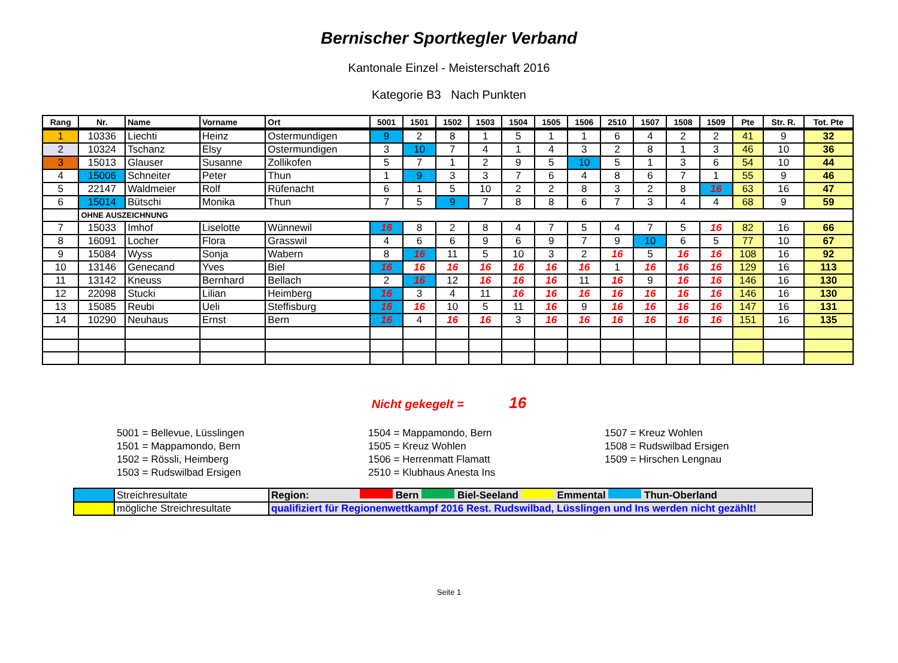Bernischer Sportkegler Verband
Kantonale Einzel - Meisterschaft 2016
Kategorie B3 Nach Punkten
| Rang | Nr. | Name | Vorname | Ort | 5001 | 1501 | 1502 | 1503 | 1504 | 1505 | 1506 | 2510 | 1507 | 1508 | 1509 | Pte | Str. R. | Tot. Pte |
| --- | --- | --- | --- | --- | --- | --- | --- | --- | --- | --- | --- | --- | --- | --- | --- | --- | --- | --- |
| 1 | 10336 | Liechti | Heinz | Ostermundigen | 9 | 2 | 8 | 1 | 5 | 1 | 1 | 6 | 4 | 2 | 2 | 41 | 9 | 32 |
| 2 | 10324 | Tschanz | Elsy | Ostermundigen | 3 | 10 | 7 | 4 | 1 | 4 | 3 | 2 | 8 | 1 | 3 | 46 | 10 | 36 |
| 3 | 15013 | Glauser | Susanne | Zollikofen | 5 | 7 | 1 | 2 | 9 | 5 | 10 | 5 | 1 | 3 | 6 | 54 | 10 | 44 |
| 4 | 15006 | Schneiter | Peter | Thun | 1 | 9 | 3 | 3 | 7 | 6 | 4 | 8 | 6 | 7 | 1 | 55 | 9 | 46 |
| 5 | 22147 | Waldmeier | Rolf | Rüfenacht | 6 | 1 | 5 | 10 | 2 | 2 | 8 | 3 | 2 | 8 | 16 | 63 | 16 | 47 |
| 6 | 15014 | Bütschi | Monika | Thun | 7 | 5 | 9 | 7 | 8 | 8 | 6 | 7 | 3 | 4 | 4 | 68 | 9 | 59 |
| | OHNE AUSZEICHNUNG | | | | | | | | | | | | | | | | | |
| 7 | 15033 | Imhof | Liselotte | Wünnewil | 16 | 8 | 2 | 8 | 4 | 7 | 5 | 4 | 7 | 5 | 16 | 82 | 16 | 66 |
| 8 | 16091 | Locher | Flora | Grasswil | 4 | 6 | 6 | 9 | 6 | 9 | 7 | 9 | 10 | 6 | 5 | 77 | 10 | 67 |
| 9 | 15084 | Wyss | Sonja | Wabern | 8 | 16 | 11 | 5 | 10 | 3 | 2 | 16 | 5 | 16 | 16 | 108 | 16 | 92 |
| 10 | 13146 | Genecand | Yves | Biel | 16 | 16 | 16 | 16 | 16 | 16 | 16 | 1 | 16 | 16 | 16 | 129 | 16 | 113 |
| 11 | 13142 | Kneuss | Bernhard | Bellach | 2 | 16 | 12 | 16 | 16 | 16 | 11 | 16 | 9 | 16 | 16 | 146 | 16 | 130 |
| 12 | 22098 | Stucki | Lilian | Heimberg | 16 | 3 | 4 | 11 | 16 | 16 | 16 | 16 | 16 | 16 | 16 | 146 | 16 | 130 |
| 13 | 15085 | Reubi | Ueli | Steffisburg | 16 | 16 | 10 | 5 | 11 | 16 | 9 | 16 | 16 | 16 | 16 | 147 | 16 | 131 |
| 14 | 10290 | Neuhaus | Ernst | Bern | 16 | 4 | 16 | 16 | 3 | 16 | 16 | 16 | 16 | 16 | 16 | 151 | 16 | 135 |
Nicht gekegelt = 16
5001 = Bellevue, Lüsslingen
1501 = Mappamondo, Bern
1502 = Rössli, Heimberg
1503 = Rudswilbad Ersigen
1504 = Mappamondo, Bern
1505 = Kreuz Wohlen
1506 = Herrenmatt Flamatt
2510 = Klubhaus Anesta Ins
1507 = Kreuz Wohlen
1508 = Rudswilbad Ersigen
1509 = Hirschen Lengnau
| | Streichresultate | Region: Bern Biel-Seeland Emmental Thun-Oberland |
| | mögliche Streichresultate | qualifiziert für Regionenwettkampf 2016 Rest. Rudswilbad, Lüsslingen und Ins werden nicht gezählt! |
Seite 1